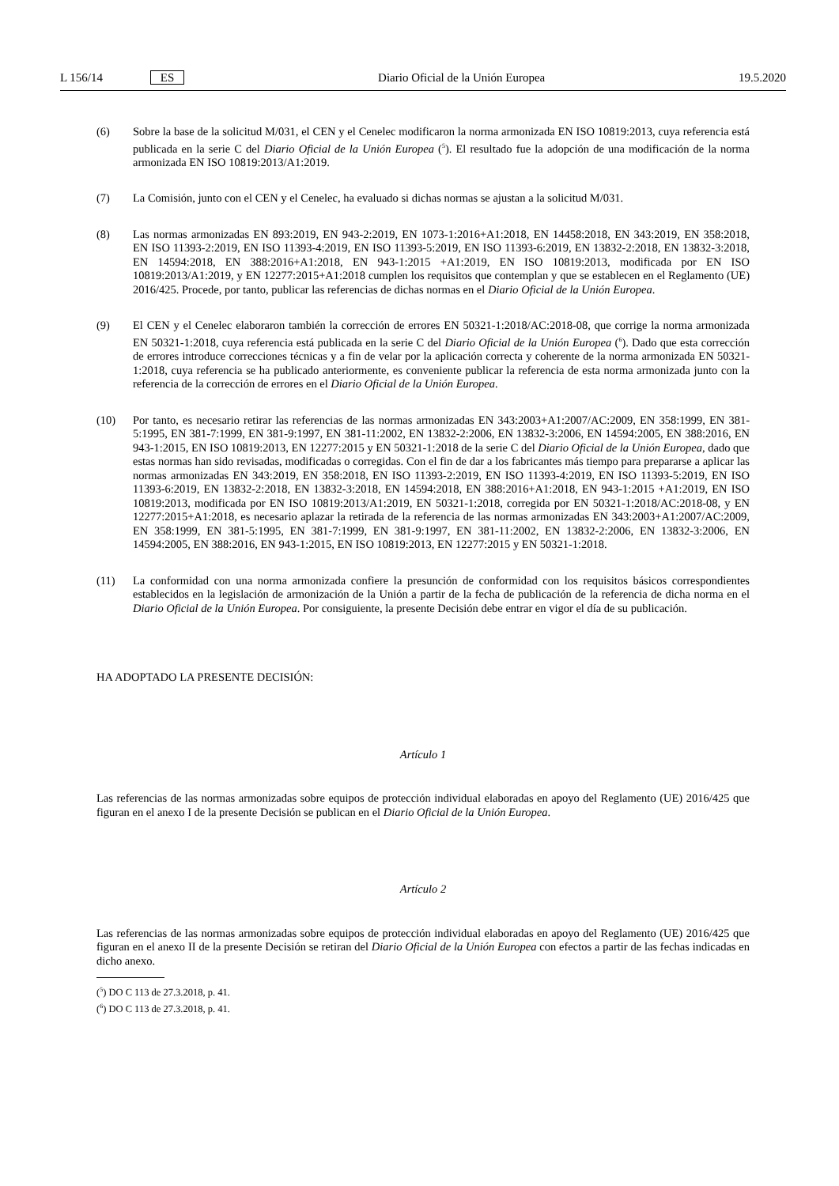L 156/14 ES Diario Oficial de la Unión Europea 19.5.2020
(6) Sobre la base de la solicitud M/031, el CEN y el Cenelec modificaron la norma armonizada EN ISO 10819:2013, cuya referencia está publicada en la serie C del Diario Oficial de la Unión Europea (<sup>5</sup>). El resultado fue la adopción de una modificación de la norma armonizada EN ISO 10819:2013/A1:2019.
(7) La Comisión, junto con el CEN y el Cenelec, ha evaluado si dichas normas se ajustan a la solicitud M/031.
(8) Las normas armonizadas EN 893:2019, EN 943-2:2019, EN 1073-1:2016+A1:2018, EN 14458:2018, EN 343:2019, EN 358:2018, EN ISO 11393-2:2019, EN ISO 11393-4:2019, EN ISO 11393-5:2019, EN ISO 11393-6:2019, EN 13832-2:2018, EN 13832-3:2018, EN 14594:2018, EN 388:2016+A1:2018, EN 943-1:2015 +A1:2019, EN ISO 10819:2013, modificada por EN ISO 10819:2013/A1:2019, y EN 12277:2015+A1:2018 cumplen los requisitos que contemplan y que se establecen en el Reglamento (UE) 2016/425. Procede, por tanto, publicar las referencias de dichas normas en el Diario Oficial de la Unión Europea.
(9) El CEN y el Cenelec elaboraron también la corrección de errores EN 50321-1:2018/AC:2018-08, que corrige la norma armonizada EN 50321-1:2018, cuya referencia está publicada en la serie C del Diario Oficial de la Unión Europea (<sup>6</sup>). Dado que esta corrección de errores introduce correcciones técnicas y a fin de velar por la aplicación correcta y coherente de la norma armonizada EN 50321-1:2018, cuya referencia se ha publicado anteriormente, es conveniente publicar la referencia de esta norma armonizada junto con la referencia de la corrección de errores en el Diario Oficial de la Unión Europea.
(10) Por tanto, es necesario retirar las referencias de las normas armonizadas EN 343:2003+A1:2007/AC:2009, EN 358:1999, EN 381-5:1995, EN 381-7:1999, EN 381-9:1997, EN 381-11:2002, EN 13832-2:2006, EN 13832-3:2006, EN 14594:2005, EN 388:2016, EN 943-1:2015, EN ISO 10819:2013, EN 12277:2015 y EN 50321-1:2018 de la serie C del Diario Oficial de la Unión Europea, dado que estas normas han sido revisadas, modificadas o corregidas. Con el fin de dar a los fabricantes más tiempo para prepararse a aplicar las normas armonizadas EN 343:2019, EN 358:2018, EN ISO 11393-2:2019, EN ISO 11393-4:2019, EN ISO 11393-5:2019, EN ISO 11393-6:2019, EN 13832-2:2018, EN 13832-3:2018, EN 14594:2018, EN 388:2016+A1:2018, EN 943-1:2015 +A1:2019, EN ISO 10819:2013, modificada por EN ISO 10819:2013/A1:2019, EN 50321-1:2018, corregida por EN 50321-1:2018/AC:2018-08, y EN 12277:2015+A1:2018, es necesario aplazar la retirada de la referencia de las normas armonizadas EN 343:2003+A1:2007/AC:2009, EN 358:1999, EN 381-5:1995, EN 381-7:1999, EN 381-9:1997, EN 381-11:2002, EN 13832-2:2006, EN 13832-3:2006, EN 14594:2005, EN 388:2016, EN 943-1:2015, EN ISO 10819:2013, EN 12277:2015 y EN 50321-1:2018.
(11) La conformidad con una norma armonizada confiere la presunción de conformidad con los requisitos básicos correspondientes establecidos en la legislación de armonización de la Unión a partir de la fecha de publicación de la referencia de dicha norma en el Diario Oficial de la Unión Europea. Por consiguiente, la presente Decisión debe entrar en vigor el día de su publicación.
HA ADOPTADO LA PRESENTE DECISIÓN:
Artículo 1
Las referencias de las normas armonizadas sobre equipos de protección individual elaboradas en apoyo del Reglamento (UE) 2016/425 que figuran en el anexo I de la presente Decisión se publican en el Diario Oficial de la Unión Europea.
Artículo 2
Las referencias de las normas armonizadas sobre equipos de protección individual elaboradas en apoyo del Reglamento (UE) 2016/425 que figuran en el anexo II de la presente Decisión se retiran del Diario Oficial de la Unión Europea con efectos a partir de las fechas indicadas en dicho anexo.
(<sup>5</sup>) DO C 113 de 27.3.2018, p. 41.
(<sup>6</sup>) DO C 113 de 27.3.2018, p. 41.